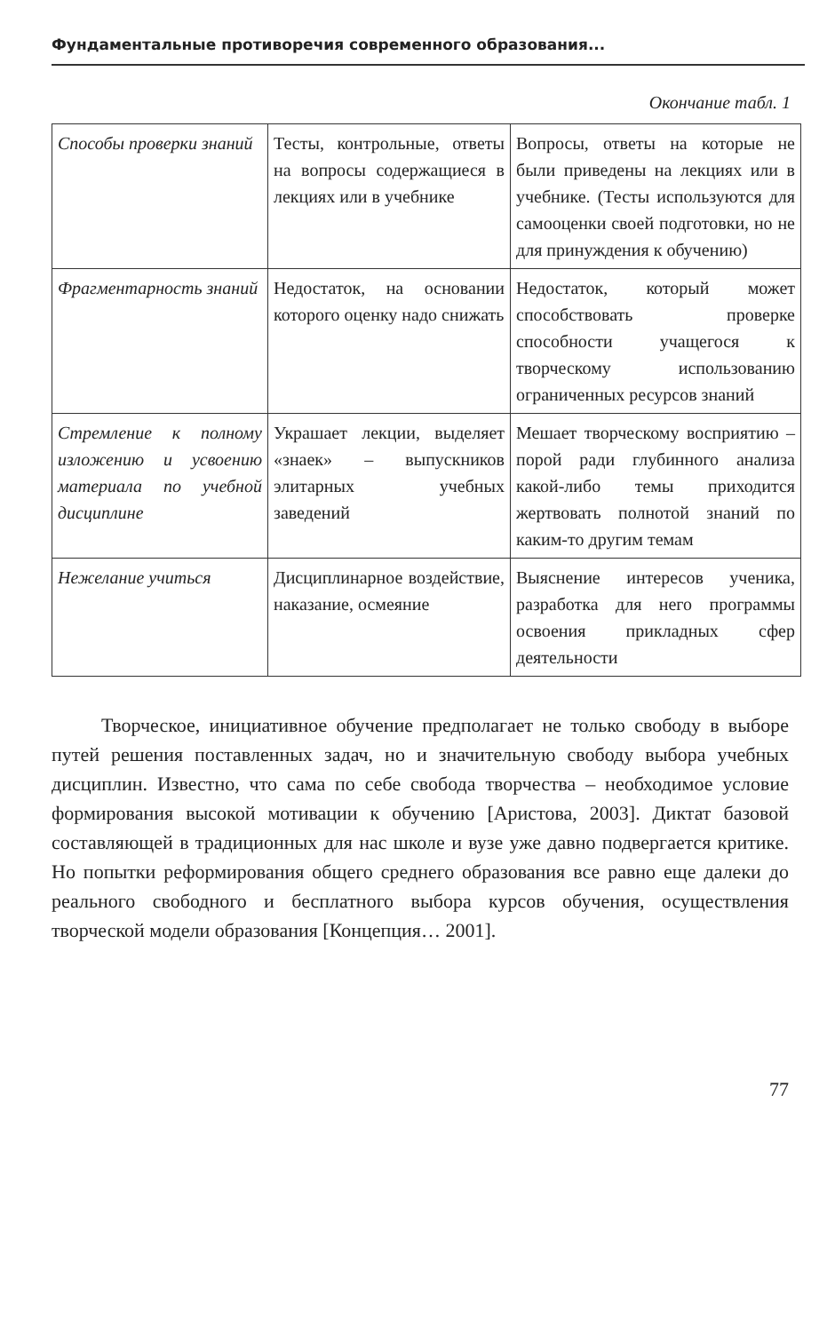Фундаментальные противоречия современного образования...
Окончание табл. 1
| Способы проверки знаний | Тесты, контрольные, ответы на вопросы содержащиеся в лекциях или в учебнике | Вопросы, ответы на которые не были приведены на лекциях или в учебнике. (Тесты используются для самооценки своей подготовки, но не для принуждения к обучению) |
| Фрагментарность знаний | Недостаток, на основании которого оценку надо снижать | Недостаток, который может способствовать проверке способности учащегося к творческому использованию ограниченных ресурсов знаний |
| Стремление к полному изложению и усвоению материала по учебной дисциплине | Украшает лекции, выделяет «знаек» – выпускников элитарных учебных заведений | Мешает творческому восприятию – порой ради глубинного анализа какой-либо темы приходится жертвовать полнотой знаний по каким-то другим темам |
| Нежелание учиться | Дисциплинарное воздействие, наказание, осмеяние | Выяснение интересов ученика, разработка для него программы освоения прикладных сфер деятельности |
Творческое, инициативное обучение предполагает не только свободу в выборе путей решения поставленных задач, но и значительную свободу выбора учебных дисциплин. Известно, что сама по себе свобода творчества – необходимое условие формирования высокой мотивации к обучению [Аристова, 2003]. Диктат базовой составляющей в традиционных для нас школе и вузе уже давно подвергается критике. Но попытки реформирования общего среднего образования все равно еще далеки до реального свободного и бесплатного выбора курсов обучения, осуществления творческой модели образования [Концепция… 2001].
77